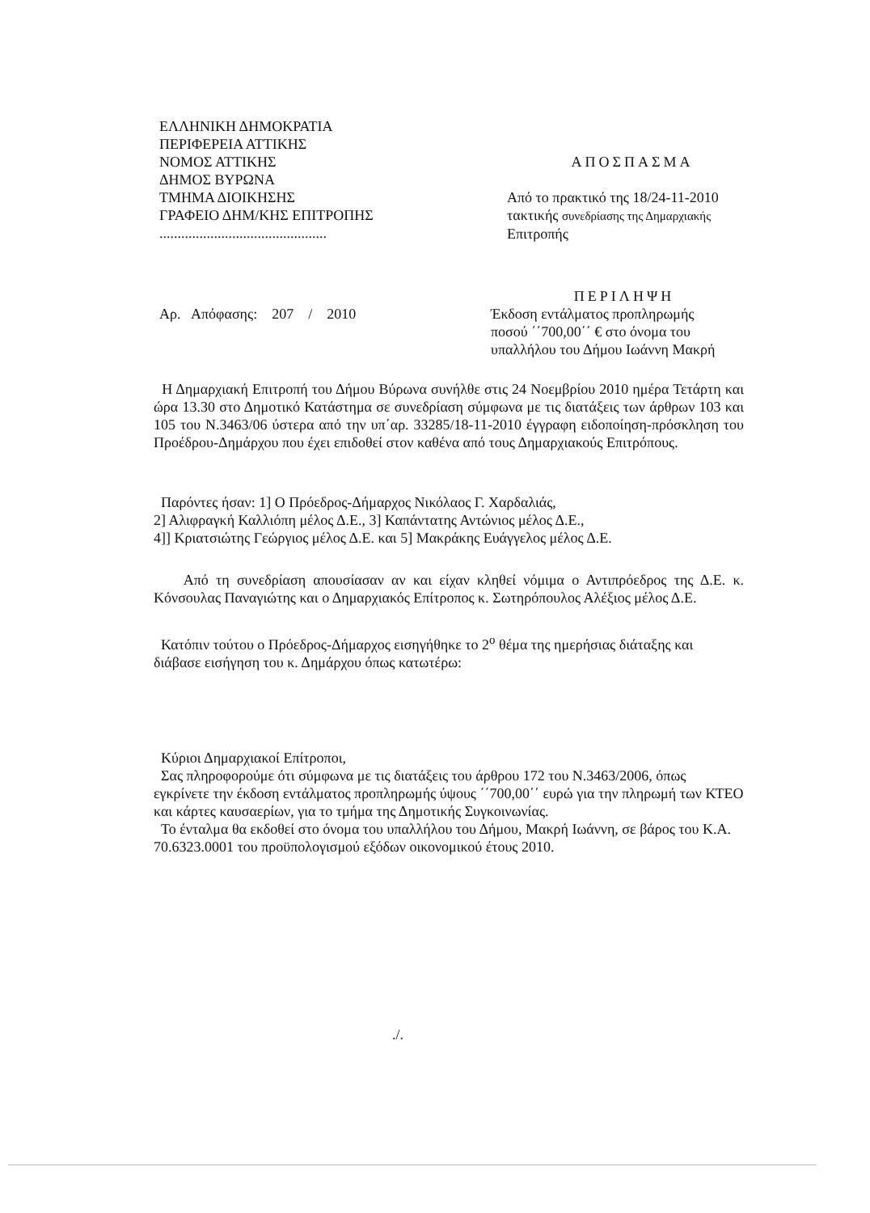ΕΛΛΗΝΙΚΗ ΔΗΜΟΚΡΑΤΙΑ
ΠΕΡΙΦΕΡΕΙΑ ΑΤΤΙΚΗΣ
ΝΟΜΟΣ ΑΤΤΙΚΗΣ
ΔΗΜΟΣ ΒΥΡΩΝΑ
ΤΜΗΜΑ ΔΙΟΙΚΗΣΗΣ
ΓΡΑΦΕΙΟ ΔΗΜ/ΚΗΣ ΕΠΙΤΡΟΠΗΣ
..............................................
ΑΠΟΣΠΑΣΜΑ
Από το πρακτικό της 18/24-11-2010
τακτικής συνεδρίασης της Δημαρχιακής
Επιτροπής
Αρ. Απόφασης: 207 / 2010
ΠΕΡΙΛΗΨΗ
Έκδοση εντάλματος προπληρωμής
ποσού ΄΄700,00΄΄ € στο όνομα του
υπαλλήλου του Δήμου Ιωάννη Μακρή
Η Δημαρχιακή Επιτροπή του Δήμου Βύρωνα συνήλθε στις 24 Νοεμβρίου 2010 ημέρα Τετάρτη και ώρα 13.30 στο Δημοτικό Κατάστημα σε συνεδρίαση σύμφωνα με τις διατάξεις των άρθρων 103 και 105 του Ν.3463/06 ύστερα από την υπ΄αρ. 33285/18-11-2010 έγγραφη ειδοποίηση-πρόσκληση του Προέδρου-Δημάρχου που έχει επιδοθεί στον καθένα από τους Δημαρχιακούς Επιτρόπους.
Παρόντες ήσαν: 1] Ο Πρόεδρος-Δήμαρχος Νικόλαος Γ. Χαρδαλιάς,
2] Αλιφραγκή Καλλιόπη μέλος Δ.Ε., 3] Καπάντατης Αντώνιος μέλος Δ.Ε.,
4]] Κριατσιώτης Γεώργιος μέλος Δ.Ε. και 5] Μακράκης Ευάγγελος μέλος Δ.Ε.
Από τη συνεδρίαση απουσίασαν αν και είχαν κληθεί νόμιμα ο Αντιπρόεδρος της Δ.Ε. κ. Κόνσουλας Παναγιώτης και ο Δημαρχιακός Επίτροπος κ. Σωτηρόπουλος Αλέξιος μέλος Δ.Ε.
Κατόπιν τούτου ο Πρόεδρος-Δήμαρχος εισηγήθηκε το 2<sup>ο</sup> θέμα της ημερήσιας διάταξης και διάβασε εισήγηση του κ. Δημάρχου όπως κατωτέρω:
Κύριοι Δημαρχιακοί Επίτροποι,
Σας πληροφορούμε ότι σύμφωνα με τις διατάξεις του άρθρου 172 του Ν.3463/2006, όπως εγκρίνετε την έκδοση εντάλματος προπληρωμής ύψους ΄΄700,00΄΄ ευρώ για την πληρωμή των ΚΤΕΟ και κάρτες καυσαερίων, για το τμήμα της Δημοτικής Συγκοινωνίας.
Το ένταλμα θα εκδοθεί στο όνομα του υπαλλήλου του Δήμου, Μακρή Ιωάννη, σε βάρος του Κ.Α. 70.6323.0001 του προϋπολογισμού εξόδων οικονομικού έτους 2010.
./.